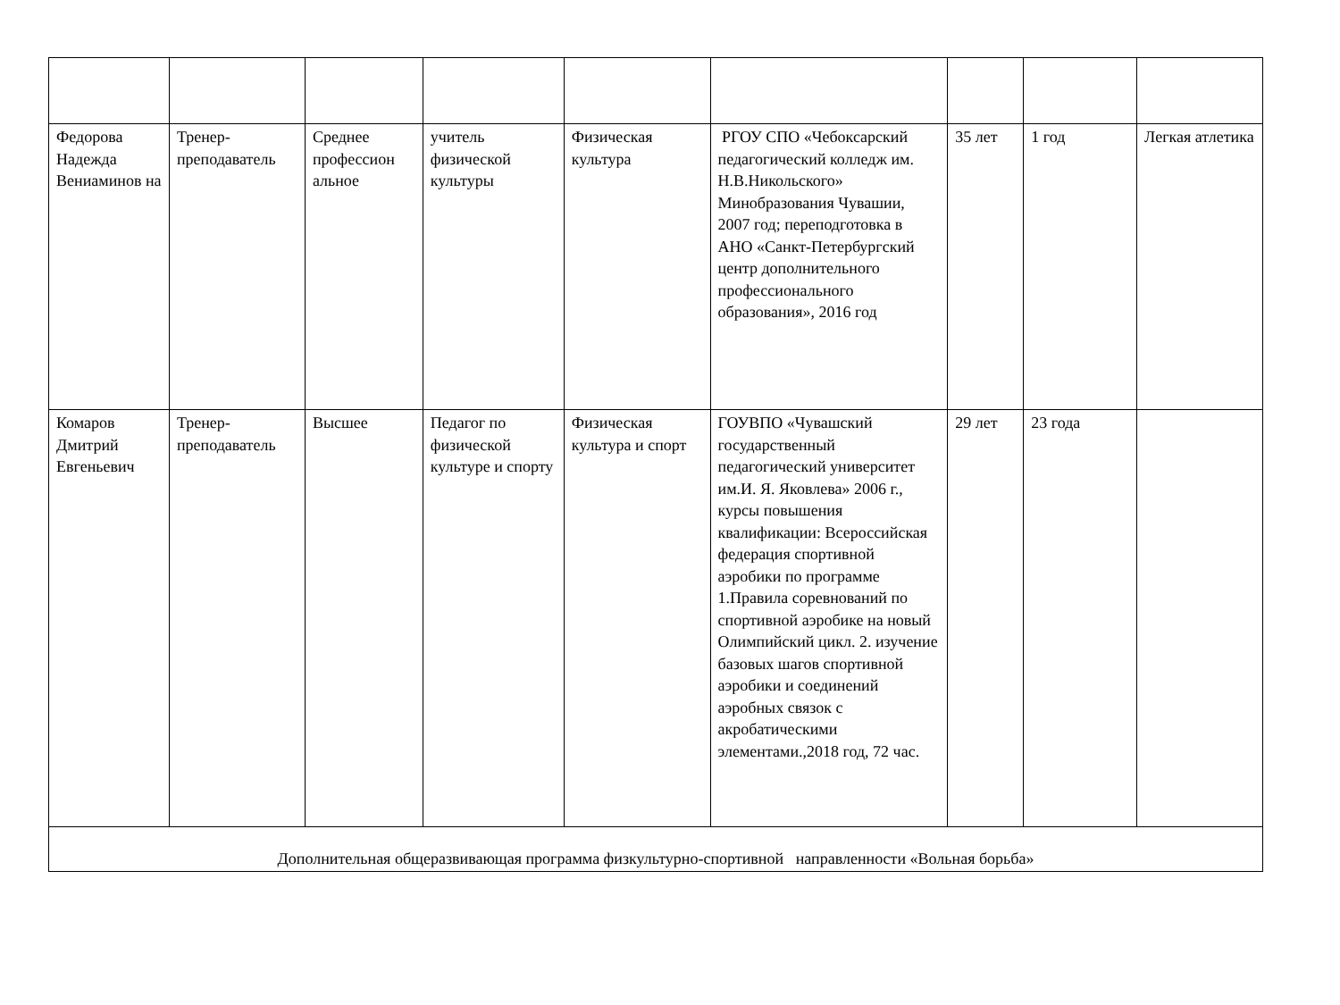| Федорова Надежда Вениаминов на | Тренер-преподаватель | Среднее профессион альное | учитель физической культуры | Физическая культура | РГОУ СПО «Чебоксарский педагогический колледж им. Н.В.Никольского» Минобразования Чувашии, 2007 год; переподготовка в АНО «Санкт-Петербургский центр дополнительного профессионального образования», 2016 год | 35 лет | 1 год | Легкая атлетика |
| Комаров Дмитрий Евгеньевич | Тренер-преподаватель | Высшее | Педагог по физической культуре и спорту | Физическая культура и спорт | ГОУВПО «Чувашский государственный педагогический университет им.И. Я. Яковлева» 2006 г., курсы повышения квалификации: Всероссийская федерация спортивной аэробики по программе 1.Правила соревнований по спортивной аэробике на новый Олимпийский цикл. 2. изучение базовых шагов спортивной аэробики и соединений аэробных связок с акробатическими элементами.,2018 год, 72 час. | 29 лет | 23 года | |
| Дополнительная общеразвивающая программа физкультурно-спортивной направленности «Вольная борьба» | | | | | | | | |